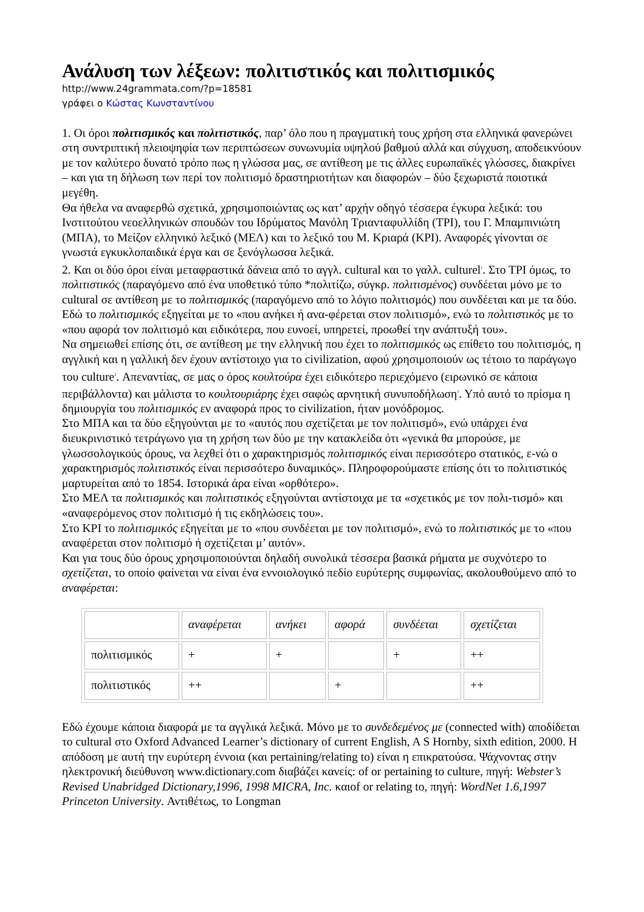Ανάλυση των λέξεων: πολιτιστικός και πολιτισμικός
http://www.24grammata.com/?p=18581
γράφει ο Κώστας Κωνσταντίνου
1. Οι όροι πολιτισμικός και πολιτιστικός, παρ’ όλο που η πραγματική τους χρήση στα ελληνικά φανερώνει στη συντριπτική πλειοψηφία των περιπτώσεων συνωνυμία υψηλού βαθμού αλλά και σύγχυση, αποδεικνύουν με τον καλύτερο δυνατό τρόπο πως η γλώσσα μας, σε αντίθεση με τις άλλες ευρωπαϊκές γλώσσες, διακρίνει – και για τη δήλωση των περί τον πολιτισμό δραστηριοτήτων και διαφορών – δύο ξεχωριστά ποιοτικά μεγέθη.
Θα ήθελα να αναφερθώ σχετικά, χρησιμοποιώντας ως κατ’ αρχήν οδηγό τέσσερα έγκυρα λεξικά: του Ινστιτούτου νεοελληνικών σπουδών του Ιδρύματος Μανόλη Τριανταφυλλίδη (ΤΡΙ), του Γ. Μπαμπινιώτη (ΜΠΑ), το Μείζον ελληνικό λεξικό (ΜΕΛ) και το λεξικό του Μ. Κριαρά (ΚΡΙ). Αναφορές γίνονται σε γνωστά εγκυκλοπαιδικά έργα και σε ξενόγλωσσα λεξικά.
2. Και οι δύο όροι είναι μεταφραστικά δάνεια από το αγγλ. cultural και το γαλλ. culturel<sup>1</sup>. Στο ΤΡΙ όμως, το πολιτιστικός (παραγόμενο από ένα υποθετικό τύπο *πολιτίζω, σύγκρ. πολιτισμένος) συνδέεται μόνο με το cultural σε αντίθεση με το πολιτισμικός (παραγόμενο από το λόγιο πολιτισμός) που συνδέεται και με τα δύο. Εδώ το πολιτισμικός εξηγείται με το «που ανήκει ή ανα-φέρεται στον πολιτισμό», ενώ το πολιτιστικός με το «που αφορά τον πολιτισμό και ειδικότερα, που ευνοεί, υπηρετεί, προωθεί την ανάπτυξή του».
Να σημειωθεί επίσης ότι, σε αντίθεση με την ελληνική που έχει το πολιτισμικός ως επίθετο του πολιτισμός, η αγγλική και η γαλλική δεν έχουν αντίστοιχο για το civilization, αφού χρησιμοποιούν ως τέτοιο το παράγωγο του culture<sup>2</sup>. Απεναντίας, σε μας ο όρος κουλτούρα έχει ειδικότερο περιεχόμενο (ειρωνικό σε κάποια περιβάλλοντα) και μάλιστα το κουλτουριάρης έχει σαφώς αρνητική συνυποδήλωση<sup>3</sup>. Υπό αυτό το πρίσμα η δημιουργία του πολιτισμικός εν αναφορά προς το civilization, ήταν μονόδρομος.
Στο ΜΠΑ και τα δύο εξηγούνται με το «αυτός που σχετίζεται με τον πολιτισμό», ενώ υπάρχει ένα διευκρινιστικό τετράγωνο για τη χρήση των δύο με την κατακλείδα ότι «γενικά θα μπορούσε, με γλωσσολογικούς όρους, να λεχθεί ότι ο χαρακτηρισμός πολιτισμικός είναι περισσότερο στατικός, ε-νώ ο χαρακτηρισμός πολιτιστικός είναι περισσότερο δυναμικός». Πληροφορούμαστε επίσης ότι το πολιτιστικός μαρτυρείται από το 1854. Ιστορικά άρα είναι «ορθότερο».
Στο ΜΕΛ τα πολιτισμικός και πολιτιστικός εξηγούνται αντίστοιχα με τα «σχετικός με τον πολι-τισμό» και «αναφερόμενος στον πολιτισμό ή τις εκδηλώσεις του».
Στο ΚΡΙ το πολιτισμικός εξηγείται με το «που συνδέεται με τον πολιτισμό», ενώ το πολιτιστικός με το «που αναφέρεται στον πολιτισμό ή σχετίζεται μ’ αυτόν».
Και για τους δύο όρους χρησιμοποιούνται δηλαδή συνολικά τέσσερα βασικά ρήματα με συχνότερο το σχετίζεται, το οποίο φαίνεται να είναι ένα εννοιολογικό πεδίο ευρύτερης συμφωνίας, ακολουθούμενο από το αναφέρεται:
| | αναφέρεται | ανήκει | αφορά | συνδέεται | σχετίζεται |
| πολιτισμικός | + | + | | + | ++ |
| πολιτιστικός | ++ | | + | | ++ |
Εδώ έχουμε κάποια διαφορά με τα αγγλικά λεξικά. Μόνο με το συνδεδεμένος με (connected with) αποδίδεται το cultural στο Oxford Advanced Learner’s dictionary of current English, A S Hornby, sixth edition, 2000. Η απόδοση με αυτή την ευρύτερη έννοια (και pertaining/relating to) είναι η επικρατούσα. Ψάχνοντας στην ηλεκτρονική διεύθυνση www.dictionary.com διαβάζει κανείς: of or pertaining to culture, πηγή: Webster’s Revised Unabridged Dictionary,1996, 1998 MICRA, Inc. καιof or relating to, πηγή: WordNet 1.6,1997 Princeton University. Αντιθέτως, το Longman